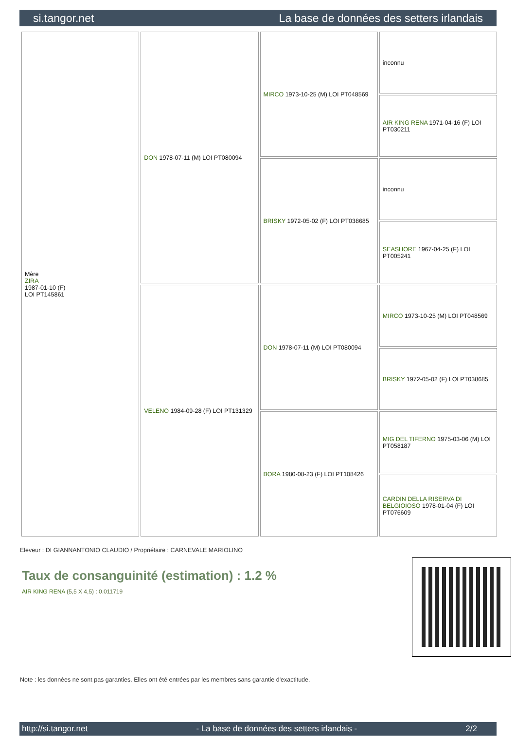si.tangor.net La base de données des setters irlandais
| Mère ZIRA 1987-01-10 (F) LOI PT145861 | DON 1978-07-11 (M) LOI PT080094 | MIRCO 1973-10-25 (M) LOI PT048569 | inconnu |
| | | | AIR KING RENA 1971-04-16 (F) LOI PT030211 |
| | | BRISKY 1972-05-02 (F) LOI PT038685 | inconnu |
| | | | SEASHORE 1967-04-25 (F) LOI PT005241 |
| | VELENO 1984-09-28 (F) LOI PT131329 | DON 1978-07-11 (M) LOI PT080094 | MIRCO 1973-10-25 (M) LOI PT048569 |
| | | | BRISKY 1972-05-02 (F) LOI PT038685 |
| | | BORA 1980-08-23 (F) LOI PT108426 | MIG DEL TIFERNO 1975-03-06 (M) LOI PT058187 |
| | | | CARDIN DELLA RISERVA DI BELGIOIOSO 1978-01-04 (F) LOI PT076609 |
Eleveur : DI GIANNANTONIO CLAUDIO / Propriétaire : CARNEVALE MARIOLINO
Taux de consanguinité (estimation) : 1.2 %
AIR KING RENA (5,5 X 4,5) : 0.011719
Note : les données ne sont pas garanties. Elles ont été entrées par les membres sans garantie d'exactitude.
http://si.tangor.net - La base de données des setters irlandais - 2/2